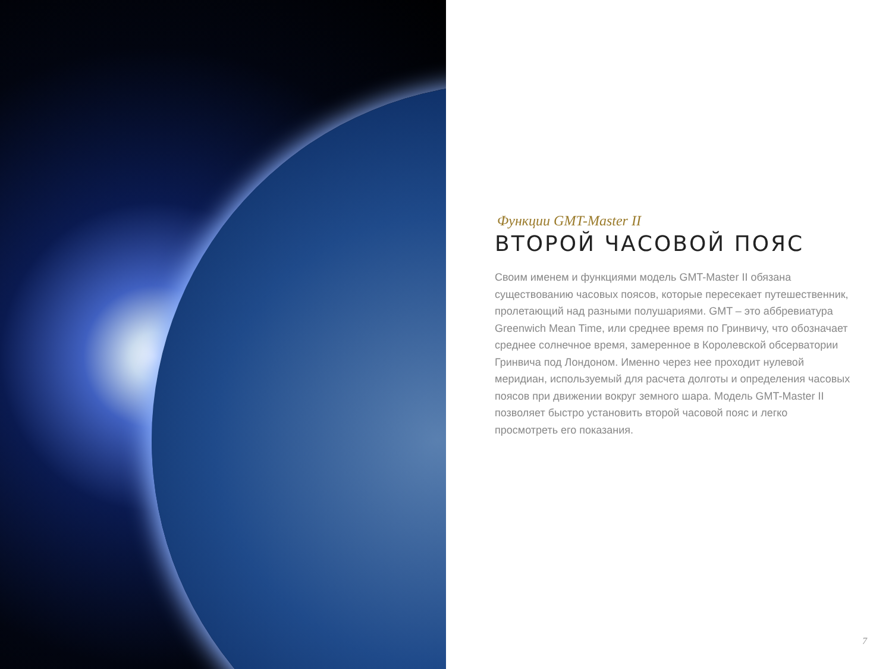Функции GMT-Master II
ВТОРОЙ ЧАСОВОЙ ПОЯС
Своим именем и функциями модель GMT-Master II обязана существованию часовых поясов, которые пересекает путешественник, пролетающий над разными полушариями. GMT – это аббревиатура Greenwich Mean Time, или среднее время по Гринвичу, что обозначает среднее солнечное время, замеренное в Королевской обсерватории Гринвича под Лондоном. Именно через нее проходит нулевой меридиан, используемый для расчета долготы и определения часовых поясов при движении вокруг земного шара. Модель GMT-Master II позволяет быстро установить второй часовой пояс и легко просмотреть его показания.
7